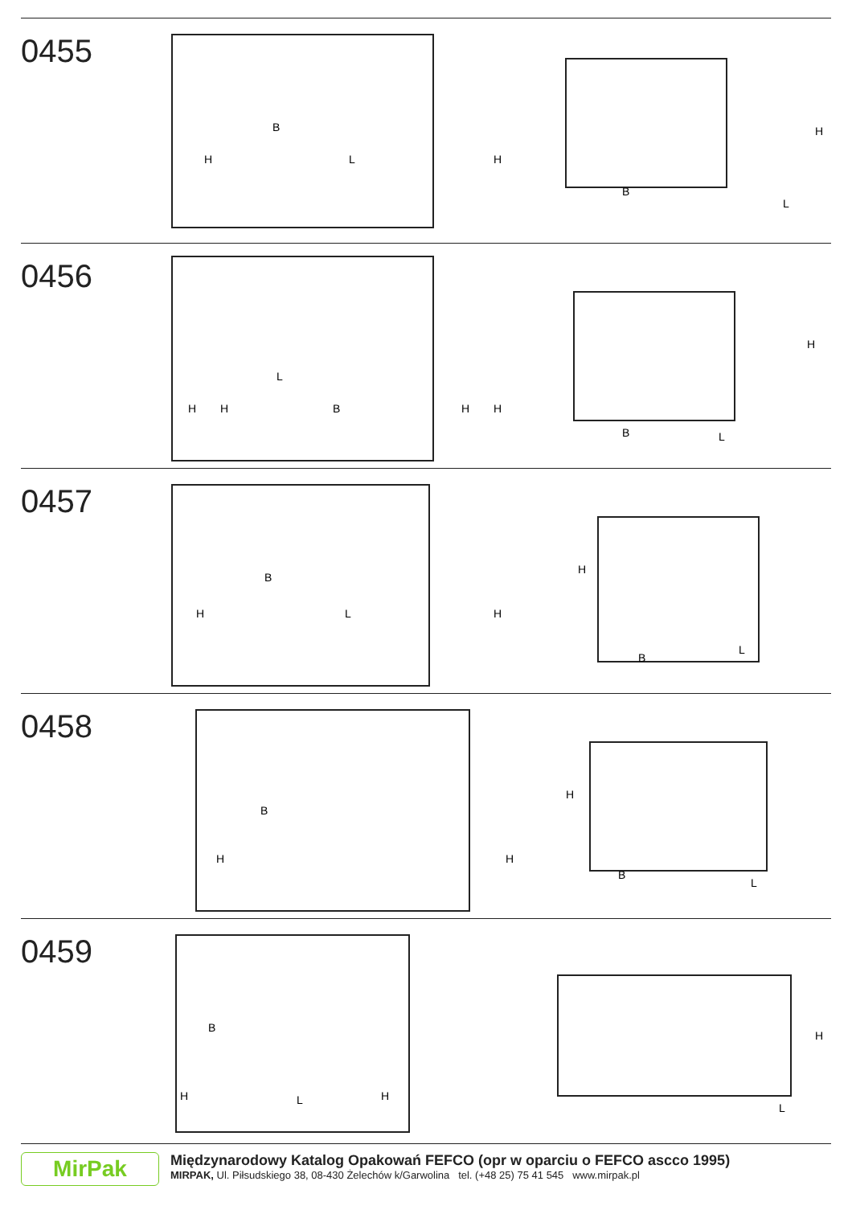0455
B
L
H
H
B
L
H
0456
L
B
H
H
H
H
B
L
H
0457
B
H
L
H
H
B
L
0458
B
H
H
H
B
L
0459
B
H
H
L
L
H
MirPak
Międzynarodowy Katalog Opakowań FEFCO (opr w oparciu o FEFCO ascco 1995)
MIRPAK, Ul. Piłsudskiego 38, 08-430 Żelechów k/Garwolina tel. (+48 25) 75 41 545 www.mirpak.pl